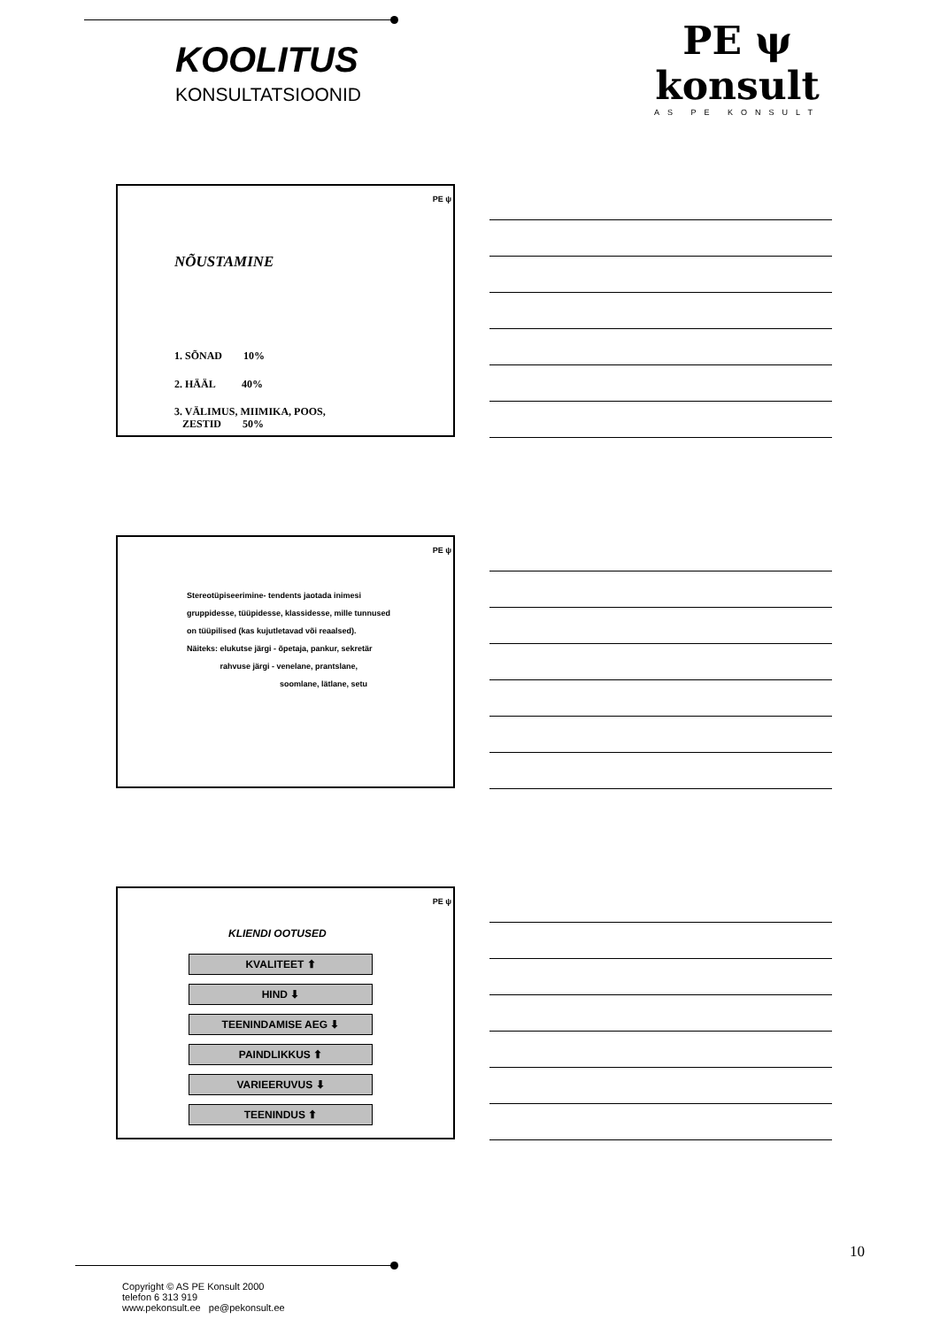KOOLITUS
KONSULTATSIOONID
PE ψ konsult
AS PE KONSULT
PE ψ
NÕUSTAMINE
1. SÕNAD 10%
2. HÄÄL 40%
3. VÄLIMUS, MIIMIKA, POOS,
ZESTID 50%
PE ψ
Stereotüpiseerimine- tendents jaotada inimesi
gruppidesse, tüüpidesse, klassidesse, mille tunnused
on tüüpilised (kas kujutletavad või reaalsed).
Näiteks: elukutse järgi - õpetaja, pankur, sekretär
rahvuse järgi - venelane, prantslane,
soomlane, lätlane, setu
PE ψ
KLIENDI OOTUSED
KVALITEET ⬆
HIND ⬇
TEENINDAMISE AEG ⬇
PAINDLIKKUS ⬆
VARIEERUVUS ⬇
TEENINDUS ⬆
10
Copyright © AS PE Konsult 2000
telefon 6 313 919
www.pekonsult.ee pe@pekonsult.ee